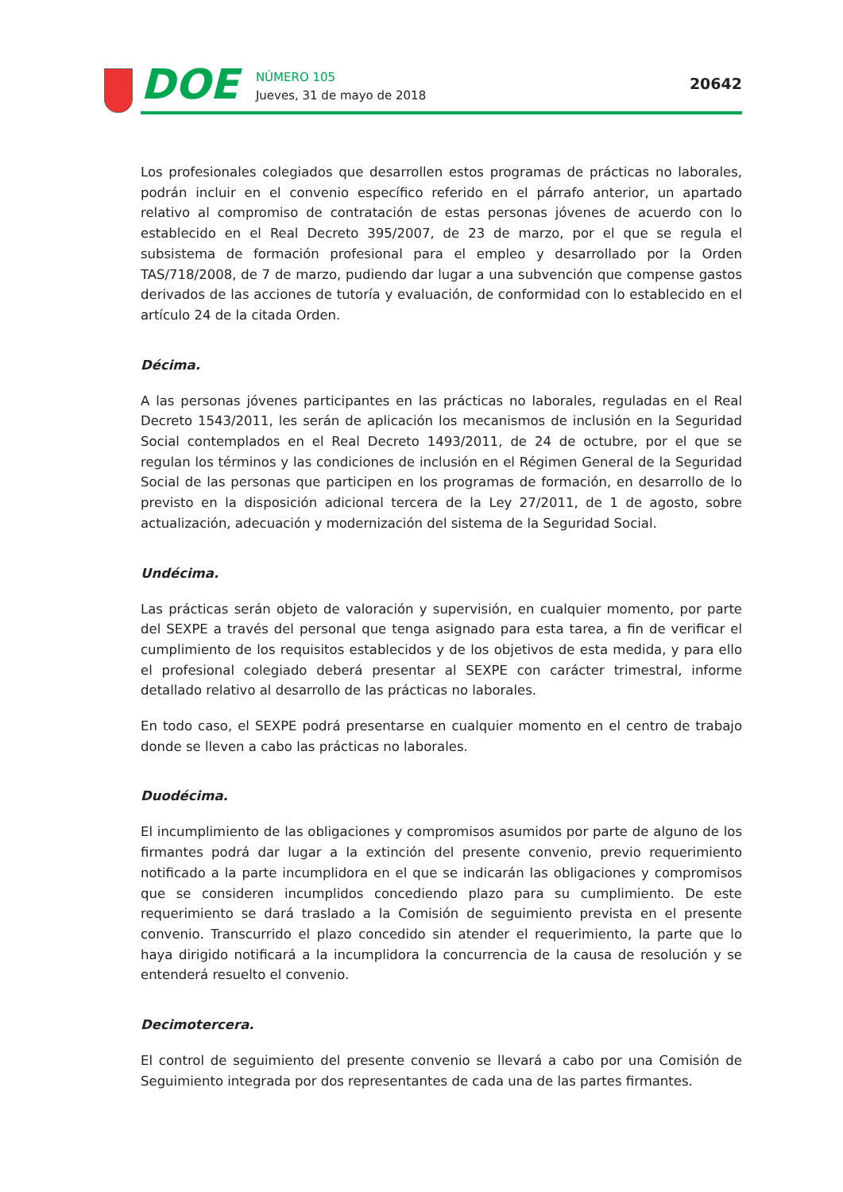DOE
NÚMERO 105
Jueves, 31 de mayo de 2018
20642
Los profesionales colegiados que desarrollen estos programas de prácticas no laborales, podrán incluir en el convenio específico referido en el párrafo anterior, un apartado relativo al compromiso de contratación de estas personas jóvenes de acuerdo con lo establecido en el Real Decreto 395/2007, de 23 de marzo, por el que se regula el subsistema de formación profesional para el empleo y desarrollado por la Orden TAS/718/2008, de 7 de marzo, pudiendo dar lugar a una subvención que compense gastos derivados de las acciones de tutoría y evaluación, de conformidad con lo establecido en el artículo 24 de la citada Orden.
Décima.
A las personas jóvenes participantes en las prácticas no laborales, reguladas en el Real Decreto 1543/2011, les serán de aplicación los mecanismos de inclusión en la Seguridad Social contemplados en el Real Decreto 1493/2011, de 24 de octubre, por el que se regulan los términos y las condiciones de inclusión en el Régimen General de la Seguridad Social de las personas que participen en los programas de formación, en desarrollo de lo previsto en la disposición adicional tercera de la Ley 27/2011, de 1 de agosto, sobre actualización, adecuación y modernización del sistema de la Seguridad Social.
Undécima.
Las prácticas serán objeto de valoración y supervisión, en cualquier momento, por parte del SEXPE a través del personal que tenga asignado para esta tarea, a fin de verificar el cumplimiento de los requisitos establecidos y de los objetivos de esta medida, y para ello el profesional colegiado deberá presentar al SEXPE con carácter trimestral, informe detallado relativo al desarrollo de las prácticas no laborales.
En todo caso, el SEXPE podrá presentarse en cualquier momento en el centro de trabajo donde se lleven a cabo las prácticas no laborales.
Duodécima.
El incumplimiento de las obligaciones y compromisos asumidos por parte de alguno de los firmantes podrá dar lugar a la extinción del presente convenio, previo requerimiento notificado a la parte incumplidora en el que se indicarán las obligaciones y compromisos que se consideren incumplidos concediendo plazo para su cumplimiento. De este requerimiento se dará traslado a la Comisión de seguimiento prevista en el presente convenio. Transcurrido el plazo concedido sin atender el requerimiento, la parte que lo haya dirigido notificará a la incumplidora la concurrencia de la causa de resolución y se entenderá resuelto el convenio.
Decimotercera.
El control de seguimiento del presente convenio se llevará a cabo por una Comisión de Seguimiento integrada por dos representantes de cada una de las partes firmantes.